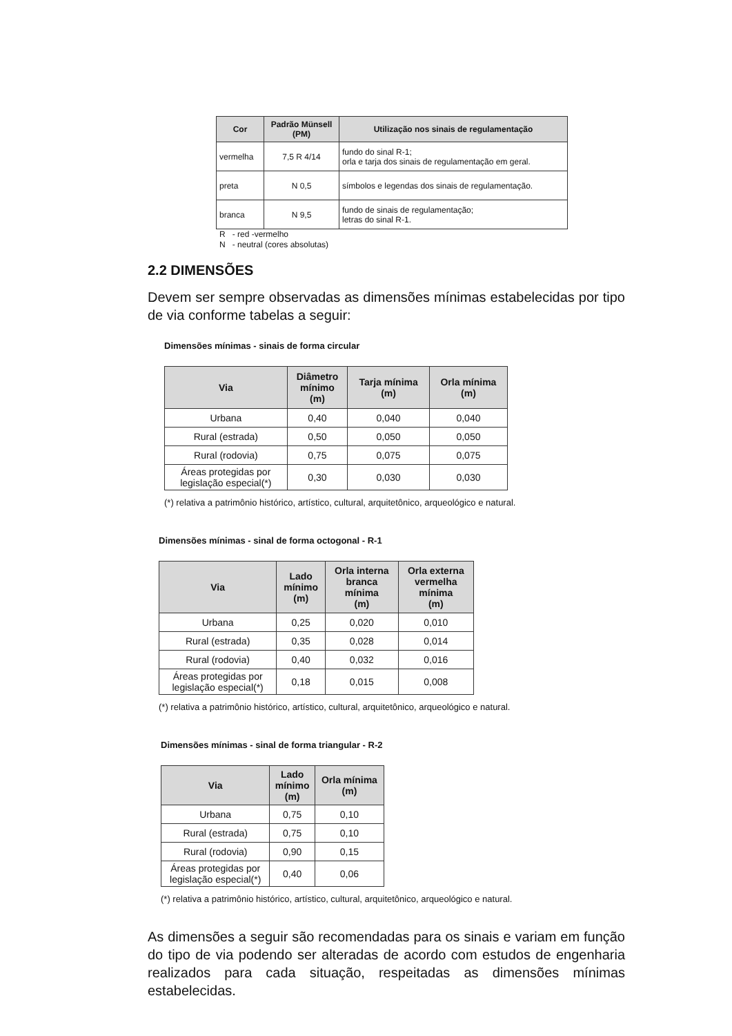| Cor | Padrão Münsell (PM) | Utilização nos sinais de regulamentação |
| --- | --- | --- |
| vermelha | 7,5 R 4/14 | fundo do sinal R-1; orla e tarja dos sinais de regulamentação em geral. |
| preta | N 0,5 | símbolos e legendas dos sinais de regulamentação. |
| branca | N 9,5 | fundo de sinais de regulamentação; letras do sinal R-1. |
R - red -vermelho
N - neutral (cores absolutas)
2.2 DIMENSÕES
Devem ser sempre observadas as dimensões mínimas estabelecidas por tipo de via conforme tabelas a seguir:
Dimensões mínimas - sinais de forma circular
| Via | Diâmetro mínimo (m) | Tarja mínima (m) | Orla mínima (m) |
| --- | --- | --- | --- |
| Urbana | 0,40 | 0,040 | 0,040 |
| Rural (estrada) | 0,50 | 0,050 | 0,050 |
| Rural (rodovia) | 0,75 | 0,075 | 0,075 |
| Áreas protegidas por legislação especial(*) | 0,30 | 0,030 | 0,030 |
(*) relativa a patrimônio histórico, artístico, cultural, arquitetônico, arqueológico e natural.
Dimensões mínimas - sinal de forma octogonal - R-1
| Via | Lado mínimo (m) | Orla interna branca mínima (m) | Orla externa vermelha mínima (m) |
| --- | --- | --- | --- |
| Urbana | 0,25 | 0,020 | 0,010 |
| Rural (estrada) | 0,35 | 0,028 | 0,014 |
| Rural (rodovia) | 0,40 | 0,032 | 0,016 |
| Áreas protegidas por legislação especial(*) | 0,18 | 0,015 | 0,008 |
(*) relativa a patrimônio histórico, artístico, cultural, arquitetônico, arqueológico e natural.
Dimensões mínimas - sinal de forma triangular - R-2
| Via | Lado mínimo (m) | Orla mínima (m) |
| --- | --- | --- |
| Urbana | 0,75 | 0,10 |
| Rural (estrada) | 0,75 | 0,10 |
| Rural (rodovia) | 0,90 | 0,15 |
| Áreas protegidas por legislação especial(*) | 0,40 | 0,06 |
(*) relativa a patrimônio histórico, artístico, cultural, arquitetônico, arqueológico e natural.
As dimensões a seguir são recomendadas para os sinais e variam em função do tipo de via podendo ser alteradas de acordo com estudos de engenharia realizados para cada situação, respeitadas as dimensões mínimas estabelecidas.